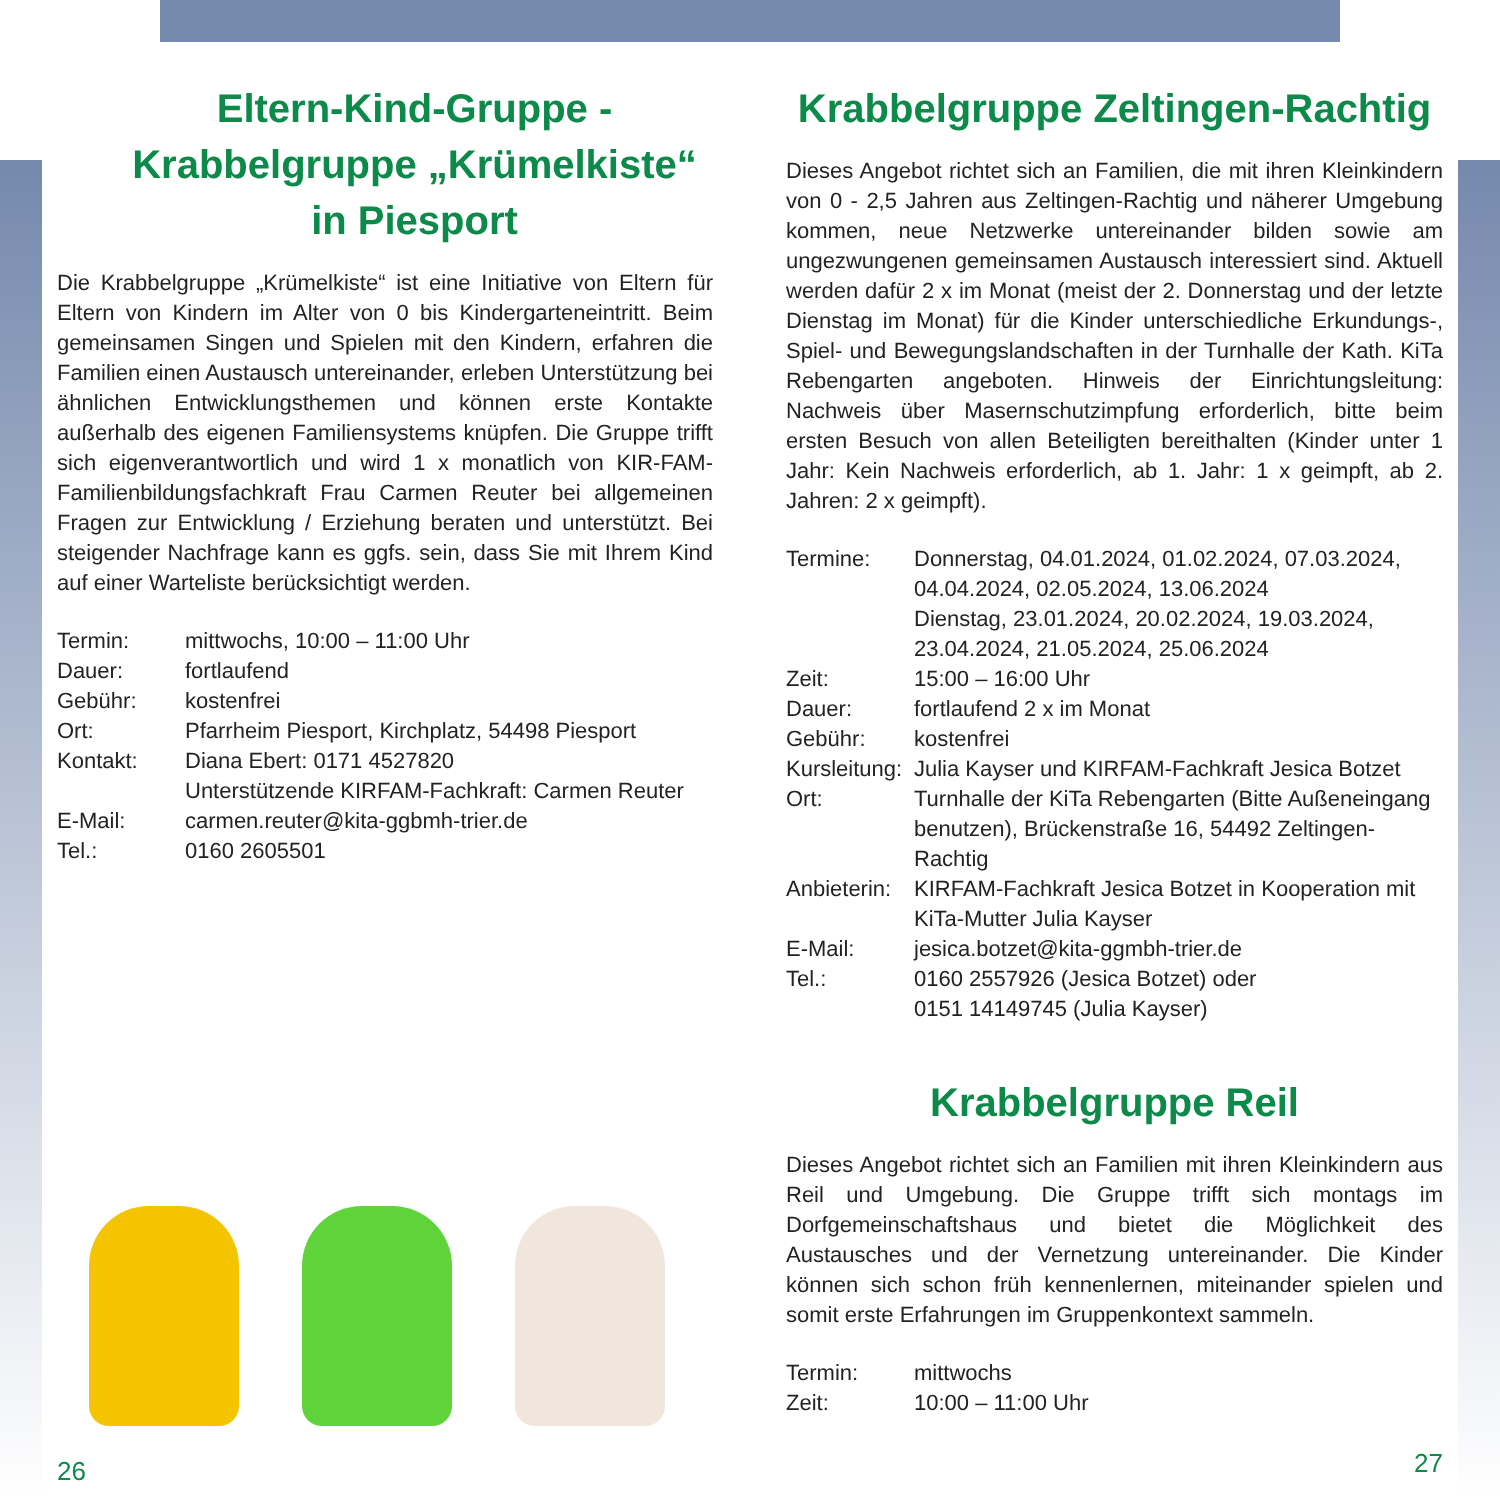Eltern-Kind-Gruppe -
Krabbelgruppe „Krümelkiste“
in Piesport
Die Krabbelgruppe „Krümelkiste“ ist eine Initiative von Eltern für Eltern von Kindern im Alter von 0 bis Kindergarteneintritt. Beim gemeinsamen Singen und Spielen mit den Kindern, erfahren die Familien einen Austausch untereinander, erleben Unterstützung bei ähnlichen Entwicklungsthemen und können erste Kontakte außerhalb des eigenen Familiensystems knüpfen. Die Gruppe trifft sich eigenverantwortlich und wird 1 x monatlich von KIR-FAM- Familienbildungsfachkraft Frau Carmen Reuter bei allgemeinen Fragen zur Entwicklung / Erziehung beraten und unterstützt. Bei steigender Nachfrage kann es ggfs. sein, dass Sie mit Ihrem Kind auf einer Warteliste berücksichtigt werden.
| Termin: | mittwochs, 10:00 – 11:00 Uhr |
| Dauer: | fortlaufend |
| Gebühr: | kostenfrei |
| Ort: | Pfarrheim Piesport, Kirchplatz, 54498 Piesport |
| Kontakt: | Diana Ebert: 0171 4527820 Unterstützende KIRFAM-Fachkraft: Carmen Reuter |
| E-Mail: | carmen.reuter@kita-ggbmh-trier.de |
| Tel.: | 0160 2605501 |
26
Krabbelgruppe Zeltingen-Rachtig
Dieses Angebot richtet sich an Familien, die mit ihren Kleinkindern von 0 - 2,5 Jahren aus Zeltingen-Rachtig und näherer Umgebung kommen, neue Netzwerke untereinander bilden sowie am ungezwungenen gemeinsamen Austausch interessiert sind. Aktuell werden dafür 2 x im Monat (meist der 2. Donnerstag und der letzte Dienstag im Monat) für die Kinder unterschiedliche Erkundungs-, Spiel- und Bewegungslandschaften in der Turnhalle der Kath. KiTa Rebengarten angeboten. Hinweis der Einrichtungsleitung: Nachweis über Masernschutzimpfung erforderlich, bitte beim ersten Besuch von allen Beteiligten bereithalten (Kinder unter 1 Jahr: Kein Nachweis erforderlich, ab 1. Jahr: 1 x geimpft, ab 2. Jahren: 2 x geimpft).
| Termine: | Donnerstag, 04.01.2024, 01.02.2024, 07.03.2024, 04.04.2024, 02.05.2024, 13.06.2024 Dienstag, 23.01.2024, 20.02.2024, 19.03.2024, 23.04.2024, 21.05.2024, 25.06.2024 |
| Zeit: | 15:00 – 16:00 Uhr |
| Dauer: | fortlaufend 2 x im Monat |
| Gebühr: | kostenfrei |
| Kursleitung: | Julia Kayser und KIRFAM-Fachkraft Jesica Botzet |
| Ort: | Turnhalle der KiTa Rebengarten (Bitte Außeneingang benutzen), Brückenstraße 16, 54492 Zeltingen-Rachtig |
| Anbieterin: | KIRFAM-Fachkraft Jesica Botzet in Kooperation mit KiTa-Mutter Julia Kayser |
| E-Mail: | jesica.botzet@kita-ggmbh-trier.de |
| Tel.: | 0160 2557926 (Jesica Botzet) oder 0151 14149745 (Julia Kayser) |
Krabbelgruppe Reil
Dieses Angebot richtet sich an Familien mit ihren Kleinkindern aus Reil und Umgebung. Die Gruppe trifft sich montags im Dorfgemeinschaftshaus und bietet die Möglichkeit des Austausches und der Vernetzung untereinander. Die Kinder können sich schon früh kennenlernen, miteinander spielen und somit erste Erfahrungen im Gruppenkontext sammeln.
| Termin: | mittwochs |
| Zeit: | 10:00 – 11:00 Uhr |
27